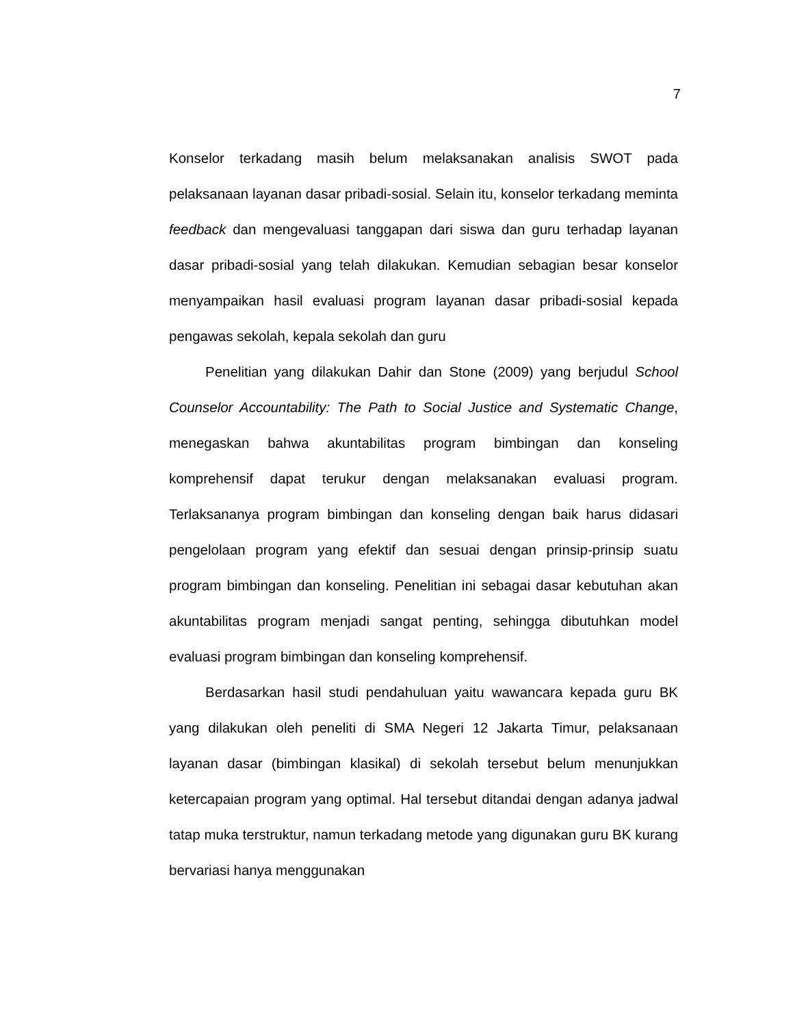7
Konselor terkadang masih belum melaksanakan analisis SWOT pada pelaksanaan layanan dasar pribadi-sosial. Selain itu, konselor terkadang meminta feedback dan mengevaluasi tanggapan dari siswa dan guru terhadap layanan dasar pribadi-sosial yang telah dilakukan. Kemudian sebagian besar konselor menyampaikan hasil evaluasi program layanan dasar pribadi-sosial kepada pengawas sekolah, kepala sekolah dan guru
Penelitian yang dilakukan Dahir dan Stone (2009) yang berjudul School Counselor Accountability: The Path to Social Justice and Systematic Change, menegaskan bahwa akuntabilitas program bimbingan dan konseling komprehensif dapat terukur dengan melaksanakan evaluasi program. Terlaksananya program bimbingan dan konseling dengan baik harus didasari pengelolaan program yang efektif dan sesuai dengan prinsip-prinsip suatu program bimbingan dan konseling. Penelitian ini sebagai dasar kebutuhan akan akuntabilitas program menjadi sangat penting, sehingga dibutuhkan model evaluasi program bimbingan dan konseling komprehensif.
Berdasarkan hasil studi pendahuluan yaitu wawancara kepada guru BK yang dilakukan oleh peneliti di SMA Negeri 12 Jakarta Timur, pelaksanaan layanan dasar (bimbingan klasikal) di sekolah tersebut belum menunjukkan ketercapaian program yang optimal. Hal tersebut ditandai dengan adanya jadwal tatap muka terstruktur, namun terkadang metode yang digunakan guru BK kurang bervariasi hanya menggunakan